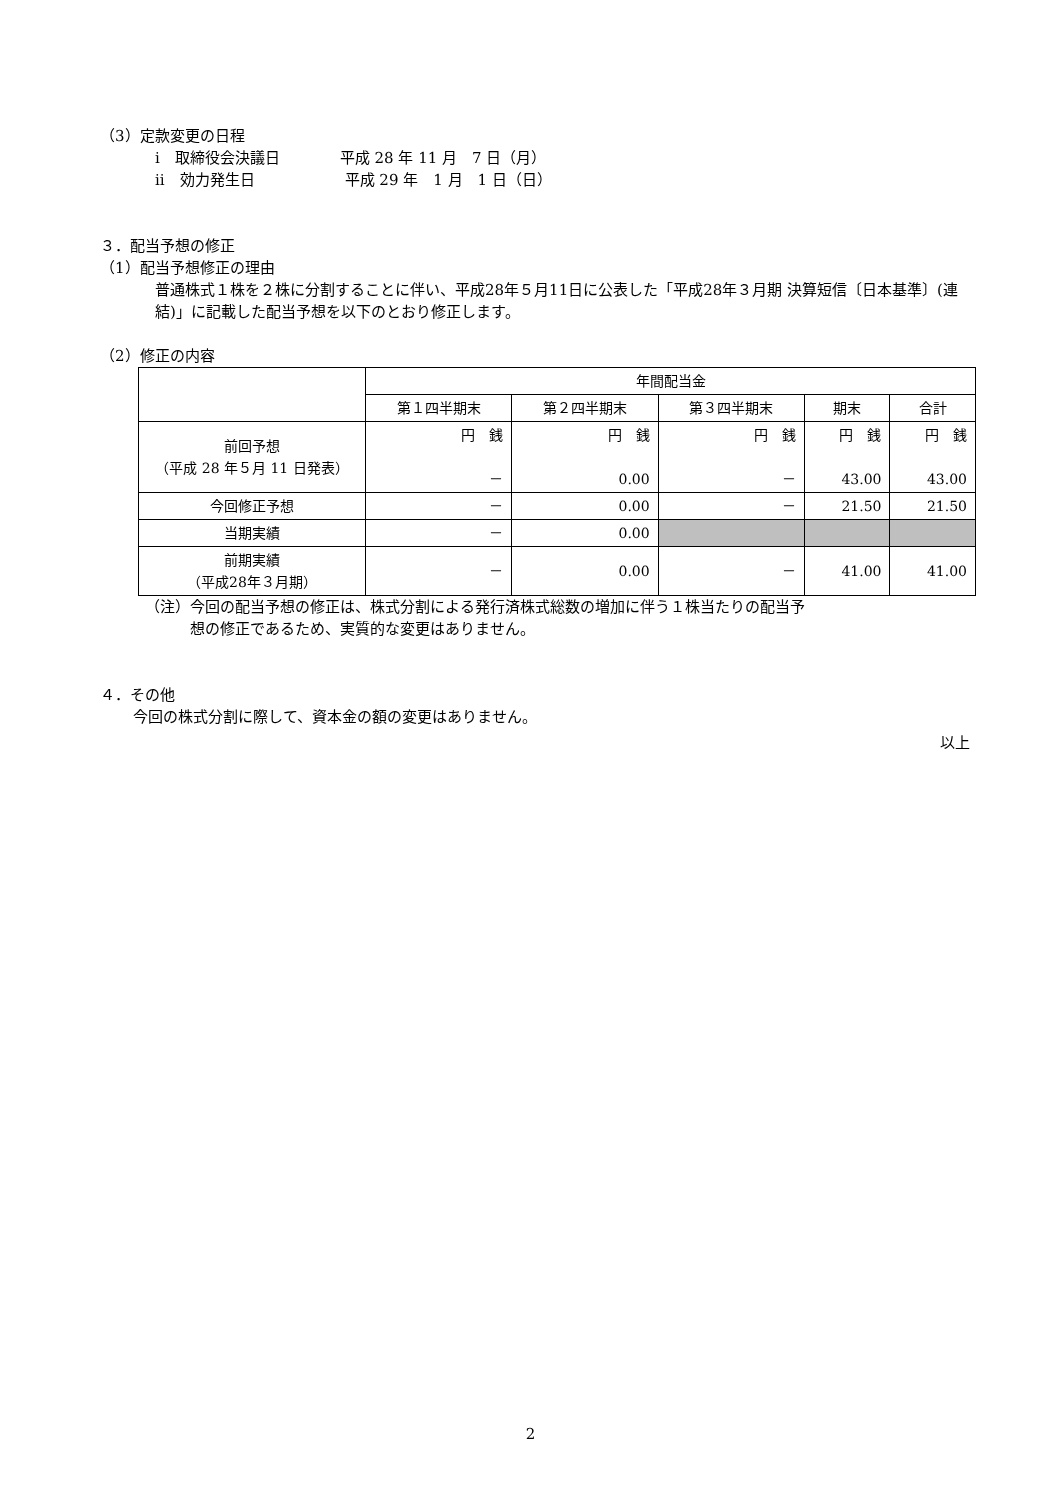（3）定款変更の日程
ⅰ　取締役会決議日　　　　平成 28 年 11 月　7 日（月）
ⅱ　効力発生日　　　　　　平成 29 年　1 月　1 日（日）
３．配当予想の修正
（1）配当予想修正の理由
普通株式１株を２株に分割することに伴い、平成28年５月11日に公表した「平成28年３月期 決算短信〔日本基準〕(連結)」に記載した配当予想を以下のとおり修正します。
（2）修正の内容
| | 年間配当金 | | | | |
| --- | --- | --- | --- | --- | --- |
| | 第１四半期末 | 第２四半期末 | 第３四半期末 | 期末 | 合計 |
| 前回予想 （平成 28 年５月 11 日発表） | 円 銭 － | 円 銭 0.00 | 円 銭 － | 円 銭 43.00 | 円 銭 43.00 |
| 今回修正予想 | － | 0.00 | － | 21.50 | 21.50 |
| 当期実績 | － | 0.00 | | | |
| 前期実績 （平成28年３月期） | － | 0.00 | － | 41.00 | 41.00 |
（注）今回の配当予想の修正は、株式分割による発行済株式総数の増加に伴う１株当たりの配当予
　　　想の修正であるため、実質的な変更はありません。
４．その他
今回の株式分割に際して、資本金の額の変更はありません。
以上
2